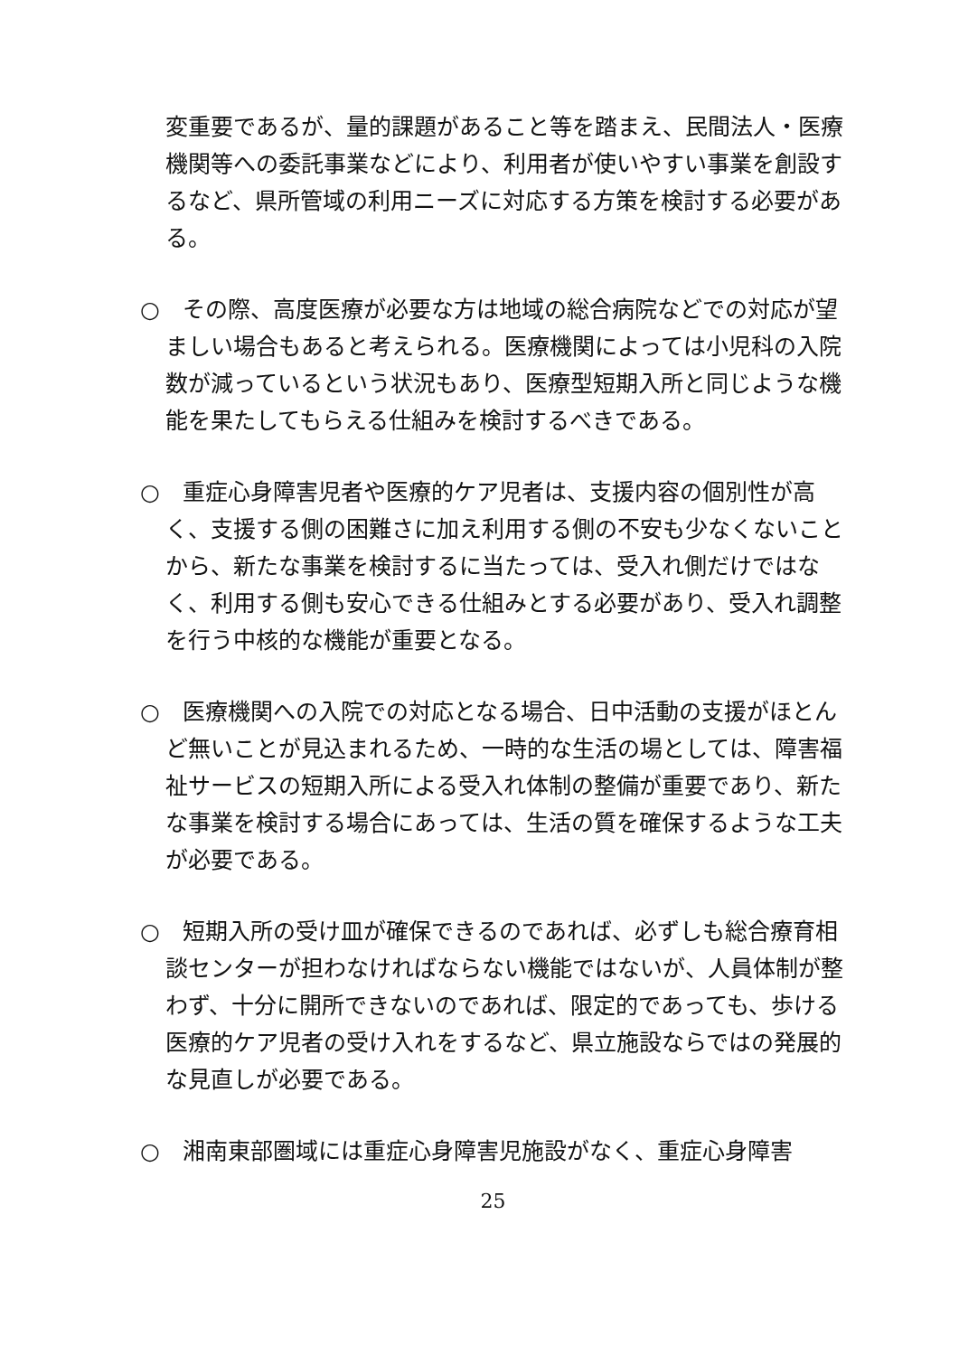変重要であるが、量的課題があること等を踏まえ、民間法人・医療機関等への委託事業などにより、利用者が使いやすい事業を創設するなど、県所管域の利用ニーズに対応する方策を検討する必要がある。
○　その際、高度医療が必要な方は地域の総合病院などでの対応が望ましい場合もあると考えられる。医療機関によっては小児科の入院数が減っているという状況もあり、医療型短期入所と同じような機能を果たしてもらえる仕組みを検討するべきである。
○　重症心身障害児者や医療的ケア児者は、支援内容の個別性が高く、支援する側の困難さに加え利用する側の不安も少なくないことから、新たな事業を検討するに当たっては、受入れ側だけではなく、利用する側も安心できる仕組みとする必要があり、受入れ調整を行う中核的な機能が重要となる。
○　医療機関への入院での対応となる場合、日中活動の支援がほとんど無いことが見込まれるため、一時的な生活の場としては、障害福祉サービスの短期入所による受入れ体制の整備が重要であり、新たな事業を検討する場合にあっては、生活の質を確保するような工夫が必要である。
○　短期入所の受け皿が確保できるのであれば、必ずしも総合療育相談センターが担わなければならない機能ではないが、人員体制が整わず、十分に開所できないのであれば、限定的であっても、歩ける医療的ケア児者の受け入れをするなど、県立施設ならではの発展的な見直しが必要である。
○　湘南東部圏域には重症心身障害児施設がなく、重症心身障害
25